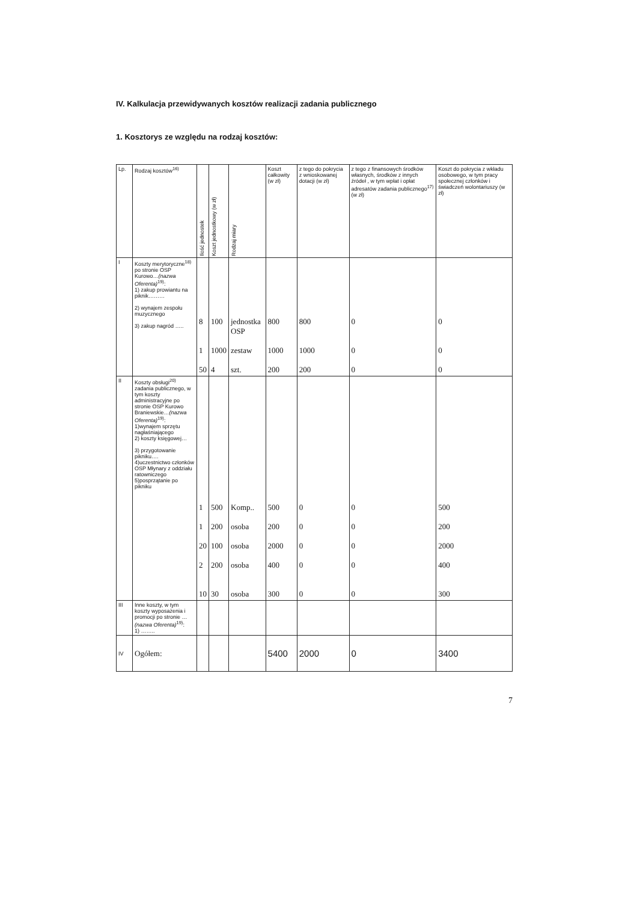IV. Kalkulacja przewidywanych kosztów realizacji zadania publicznego
1. Kosztorys ze względu na rodzaj kosztów:
| Lp. | Rodzaj kosztów<sup>16)</sup> | Ilość jednostek | Koszt jednostkowy (w zł) | Rodzaj miary | Koszt całkowity (w zł) | z tego do pokrycia z wnioskowanej dotacji (w zł) | z tego z finansowych środków własnych, środków z innych źródeł , w tym wpłat i opłat adresatów zadania publicznego<sup>17)</sup> (w zł) | Koszt do pokrycia z wkładu osobowego, w tym pracy społecznej członków i świadczeń wolontariuszy (w zł) |
| --- | --- | --- | --- | --- | --- | --- | --- | --- |
| I | Koszty merytoryczne<sup>18)</sup> po stronie OSP Kurowo… (nazwa Oferenta)<sup>19)</sup>: 1) zakup prowiantu na piknik……… 2) wynajem zespołu muzycznego 3) zakup nagród ….. | 8 1 50 | 100 1000 4 | jednostka OSP zestaw szt. | 800 1000 200 | 800 1000 200 | 0 0 0 | 0 0 0 |
| II | Koszty obsługi<sup>20)</sup> zadania publicznego, w tym koszty administracyjne po stronie OSP Kurowo Braniewskie… (nazwa Oferenta)<sup>19)</sup>: 1)wynajem sprzętu nagłaśniającego 2) koszty księgowej… 3) przygotowanie pikniku…. 4)uczestnictwo członków OSP Młynary z oddziału ratowniczego 5)posprzątanie po pikniku | 1 1 20 2 10 | 500 200 100 200 30 | Komp.. osoba osoba osoba osoba | 500 200 2000 400 300 | 0 0 0 0 0 | 0 0 0 0 0 | 500 200 2000 400 300 |
| III | Inne koszty, w tym koszty wyposażenia i promocji po stronie … (nazwa Oferenta)<sup>19)</sup>: 1) …….. | | | | | | | |
| IV | Ogółem: | | | | 5400 | 2000 | 0 | 3400 |
7